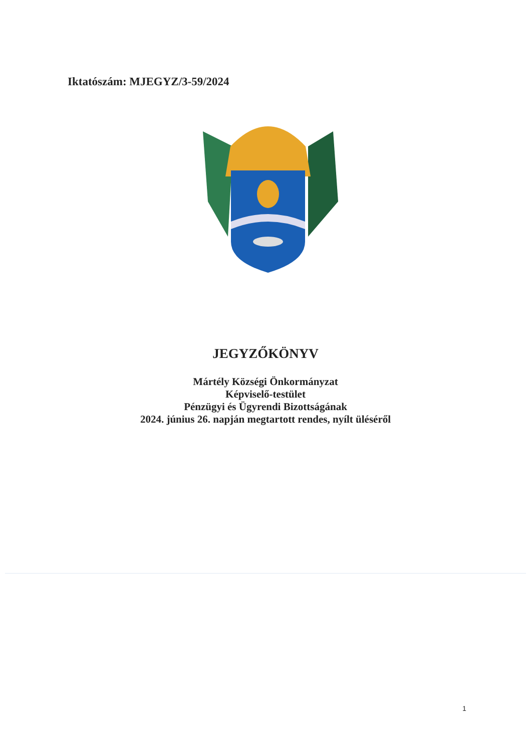Iktatószám: MJEGYZ/3-59/2024
JEGYZŐKÖNYV
Mártély Községi Önkormányzat
Képviselő-testület
Pénzügyi és Ügyrendi Bizottságának
2024. június 26. napján megtartott rendes, nyílt üléséről
1